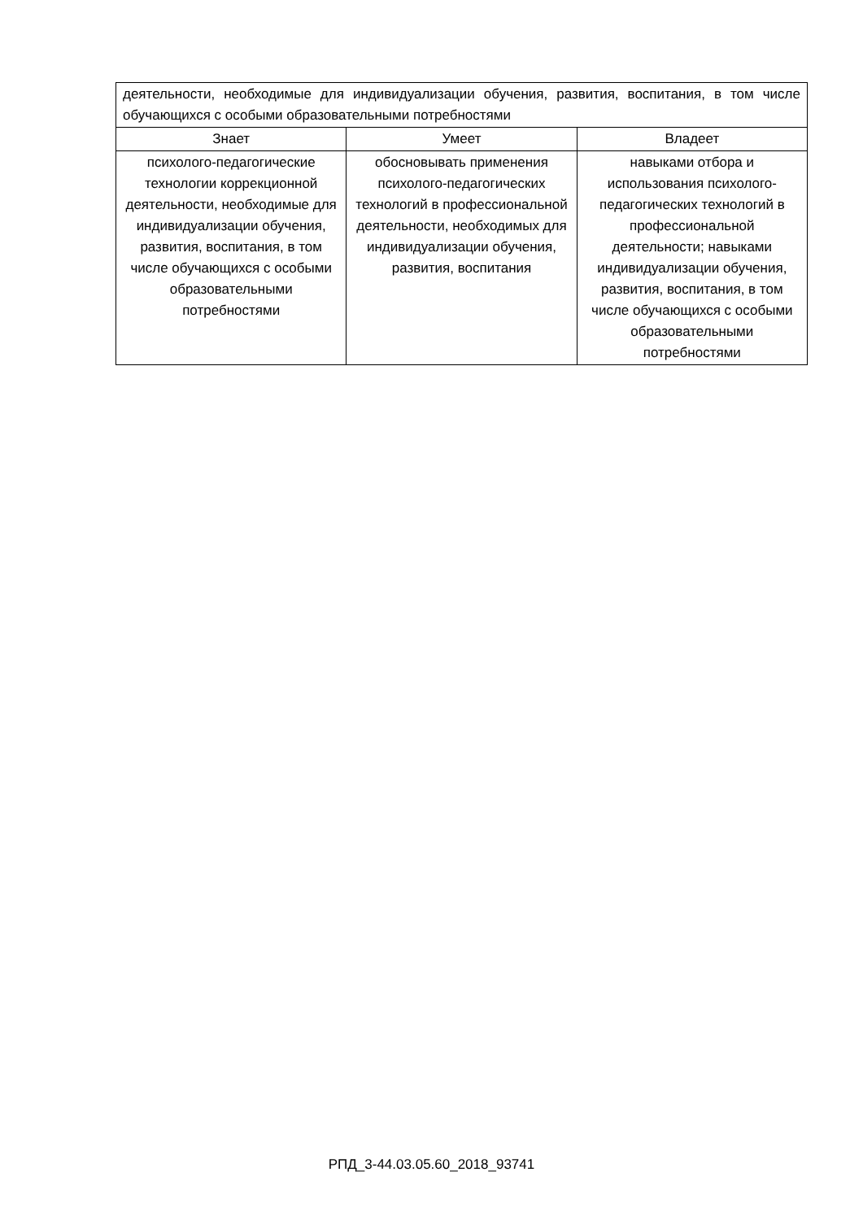| деятельности, необходимые для индивидуализации обучения, развития, воспитания, в том числе обучающихся с особыми образовательными потребностями | | |
| Знает | Умеет | Владеет |
| психолого-педагогические технологии коррекционной деятельности, необходимые для индивидуализации обучения, развития, воспитания, в том числе обучающихся с особыми образовательными потребностями | обосновывать применения психолого-педагогических технологий в профессиональной деятельности, необходимых для индивидуализации обучения, развития, воспитания | навыками отбора и использования психолого-педагогических технологий в профессиональной деятельности; навыками индивидуализации обучения, развития, воспитания, в том числе обучающихся с особыми образовательными потребностями |
РПД_3-44.03.05.60_2018_93741